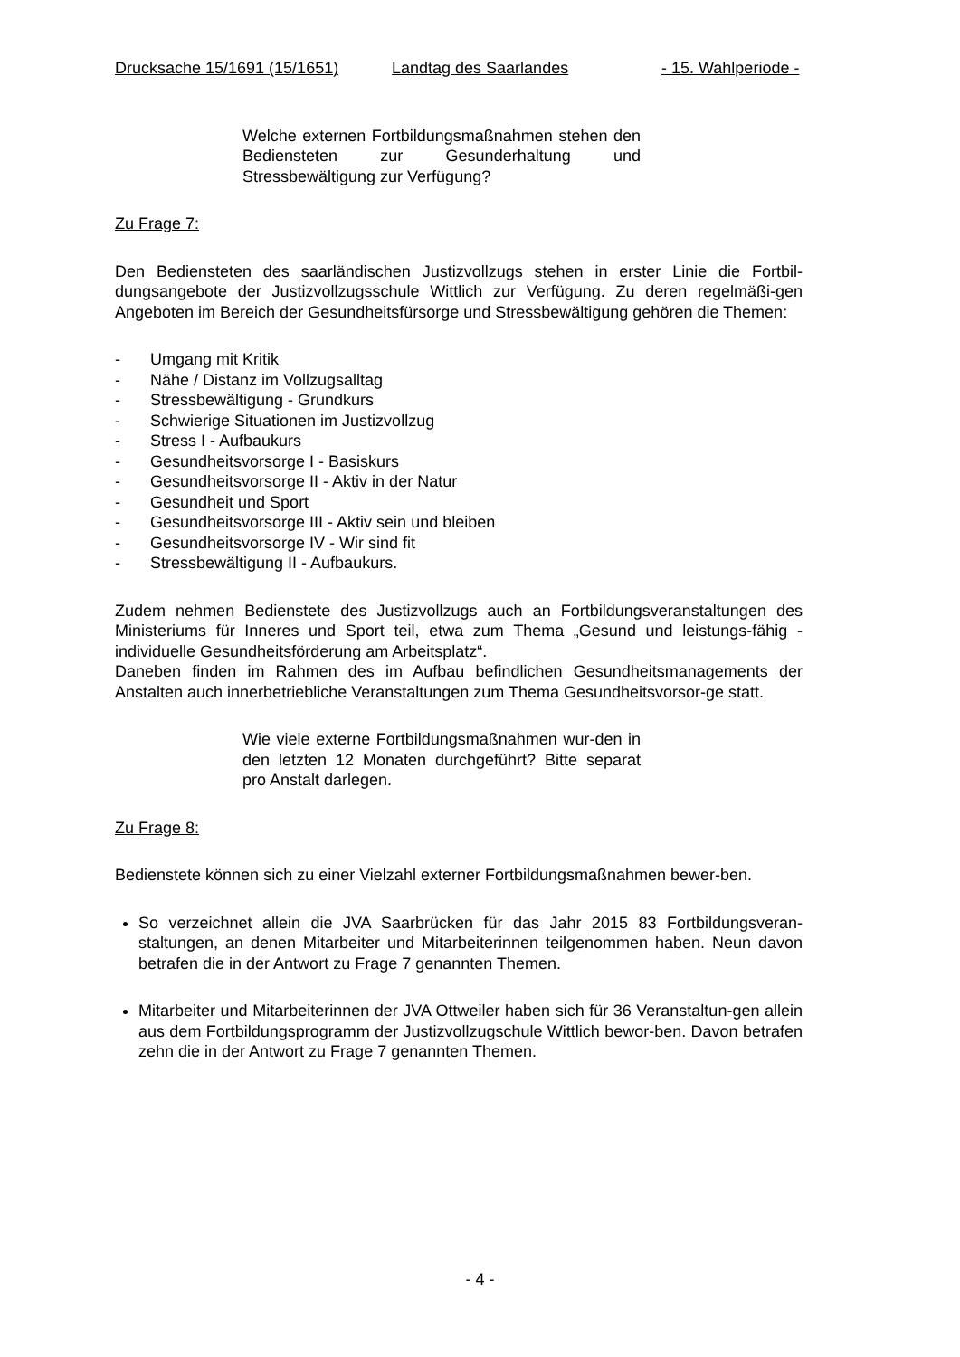Drucksache 15/1691 (15/1651) Landtag des Saarlandes - 15. Wahlperiode -
Welche externen Fortbildungsmaßnahmen stehen den Bediensteten zur Gesunderhaltung und Stressbewältigung zur Verfügung?
Zu Frage 7:
Den Bediensteten des saarländischen Justizvollzugs stehen in erster Linie die Fortbil-dungsangebote der Justizvollzugsschule Wittlich zur Verfügung. Zu deren regelmäßi-gen Angeboten im Bereich der Gesundheitsfürsorge und Stressbewältigung gehören die Themen:
- Umgang mit Kritik
- Nähe / Distanz im Vollzugsalltag
- Stressbewältigung - Grundkurs
- Schwierige Situationen im Justizvollzug
- Stress I - Aufbaukurs
- Gesundheitsvorsorge I - Basiskurs
- Gesundheitsvorsorge II - Aktiv in der Natur
- Gesundheit und Sport
- Gesundheitsvorsorge III - Aktiv sein und bleiben
- Gesundheitsvorsorge IV - Wir sind fit
- Stressbewältigung II - Aufbaukurs.
Zudem nehmen Bedienstete des Justizvollzugs auch an Fortbildungsveranstaltungen des Ministeriums für Inneres und Sport teil, etwa zum Thema „Gesund und leistungs-fähig - individuelle Gesundheitsförderung am Arbeitsplatz“.
Daneben finden im Rahmen des im Aufbau befindlichen Gesundheitsmanagements der Anstalten auch innerbetriebliche Veranstaltungen zum Thema Gesundheitsvorsor-ge statt.
Wie viele externe Fortbildungsmaßnahmen wur-den in den letzten 12 Monaten durchgeführt? Bitte separat pro Anstalt darlegen.
Zu Frage 8:
Bedienstete können sich zu einer Vielzahl externer Fortbildungsmaßnahmen bewer-ben.
So verzeichnet allein die JVA Saarbrücken für das Jahr 2015 83 Fortbildungsveran-staltungen, an denen Mitarbeiter und Mitarbeiterinnen teilgenommen haben. Neun davon betrafen die in der Antwort zu Frage 7 genannten Themen.
Mitarbeiter und Mitarbeiterinnen der JVA Ottweiler haben sich für 36 Veranstaltun-gen allein aus dem Fortbildungsprogramm der Justizvollzugschule Wittlich bewor-ben. Davon betrafen zehn die in der Antwort zu Frage 7 genannten Themen.
- 4 -